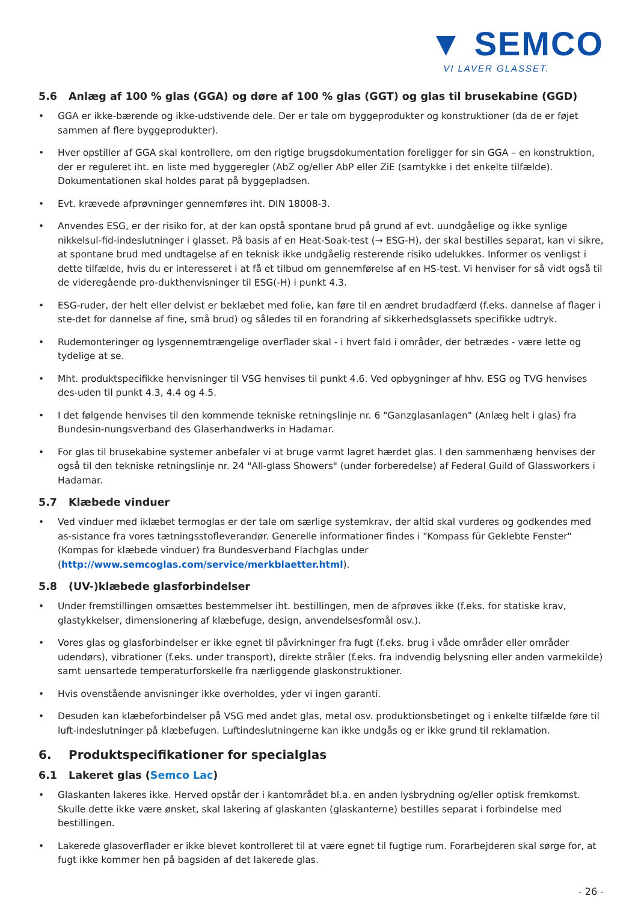▼ SEMCO
VI LAVER GLASSET.
5.6 Anlæg af 100 % glas (GGA) og døre af 100 % glas (GGT) og glas til brusekabine (GGD)
• GGA er ikke-bærende og ikke-udstivende dele. Der er tale om byggeprodukter og konstruktioner (da de er føjet sammen af flere byggeprodukter).
• Hver opstiller af GGA skal kontrollere, om den rigtige brugsdokumentation foreligger for sin GGA – en konstruktion, der er reguleret iht. en liste med byggeregler (AbZ og/eller AbP eller ZiE (samtykke i det enkelte tilfælde). Dokumentationen skal holdes parat på byggepladsen.
• Evt. krævede afprøvninger gennemføres iht. DIN 18008-3.
• Anvendes ESG, er der risiko for, at der kan opstå spontane brud på grund af evt. uundgåelige og ikke synlige nikkelsul-fid-indeslutninger i glasset. På basis af en Heat-Soak-test (→ ESG-H), der skal bestilles separat, kan vi sikre, at spontane brud med undtagelse af en teknisk ikke undgåelig resterende risiko udelukkes. Informer os venligst i dette tilfælde, hvis du er interesseret i at få et tilbud om gennemførelse af en HS-test. Vi henviser for så vidt også til de videregående pro-dukthenvisninger til ESG(-H) i punkt 4.3.
• ESG-ruder, der helt eller delvist er beklæbet med folie, kan føre til en ændret brudadfærd (f.eks. dannelse af flager i ste-det for dannelse af fine, små brud) og således til en forandring af sikkerhedsglassets specifikke udtryk.
• Rudemonteringer og lysgennemtrængelige overflader skal - i hvert fald i områder, der betrædes - være lette og tydelige at se.
• Mht. produktspecifikke henvisninger til VSG henvises til punkt 4.6. Ved opbygninger af hhv. ESG og TVG henvises des-uden til punkt 4.3, 4.4 og 4.5.
• I det følgende henvises til den kommende tekniske retningslinje nr. 6 "Ganzglasanlagen" (Anlæg helt i glas) fra Bundesin-nungsverband des Glaserhandwerks in Hadamar.
• For glas til brusekabine systemer anbefaler vi at bruge varmt lagret hærdet glas. I den sammenhæng henvises der også til den tekniske retningslinje nr. 24 "All-glass Showers" (under forberedelse) af Federal Guild of Glassworkers i Hadamar.
5.7 Klæbede vinduer
• Ved vinduer med iklæbet termoglas er der tale om særlige systemkrav, der altid skal vurderes og godkendes med as-sistance fra vores tætningsstofleverandør. Generelle informationer findes i "Kompass für Geklebte Fenster" (Kompas for klæbede vinduer) fra Bundesverband Flachglas under (http://www.semcoglas.com/service/merkblaetter.html).
5.8 (UV-)klæbede glasforbindelser
• Under fremstillingen omsættes bestemmelser iht. bestillingen, men de afprøves ikke (f.eks. for statiske krav, glastykkelser, dimensionering af klæbefuge, design, anvendelsesformål osv.).
• Vores glas og glasforbindelser er ikke egnet til påvirkninger fra fugt (f.eks. brug i våde områder eller områder udendørs), vibrationer (f.eks. under transport), direkte stråler (f.eks. fra indvendig belysning eller anden varmekilde) samt uensartede temperaturforskelle fra nærliggende glaskonstruktioner.
• Hvis ovenstående anvisninger ikke overholdes, yder vi ingen garanti.
• Desuden kan klæbeforbindelser på VSG med andet glas, metal osv. produktionsbetinget og i enkelte tilfælde føre til luft-indeslutninger på klæbefugen. Luftindeslutningerne kan ikke undgås og er ikke grund til reklamation.
6. Produktspecifikationer for specialglas
6.1 Lakeret glas (Semco Lac)
• Glaskanten lakeres ikke. Herved opstår der i kantområdet bl.a. en anden lysbrydning og/eller optisk fremkomst. Skulle dette ikke være ønsket, skal lakering af glaskanten (glaskanterne) bestilles separat i forbindelse med bestillingen.
• Lakerede glasoverflader er ikke blevet kontrolleret til at være egnet til fugtige rum. Forarbejderen skal sørge for, at fugt ikke kommer hen på bagsiden af det lakerede glas.
- 26 -